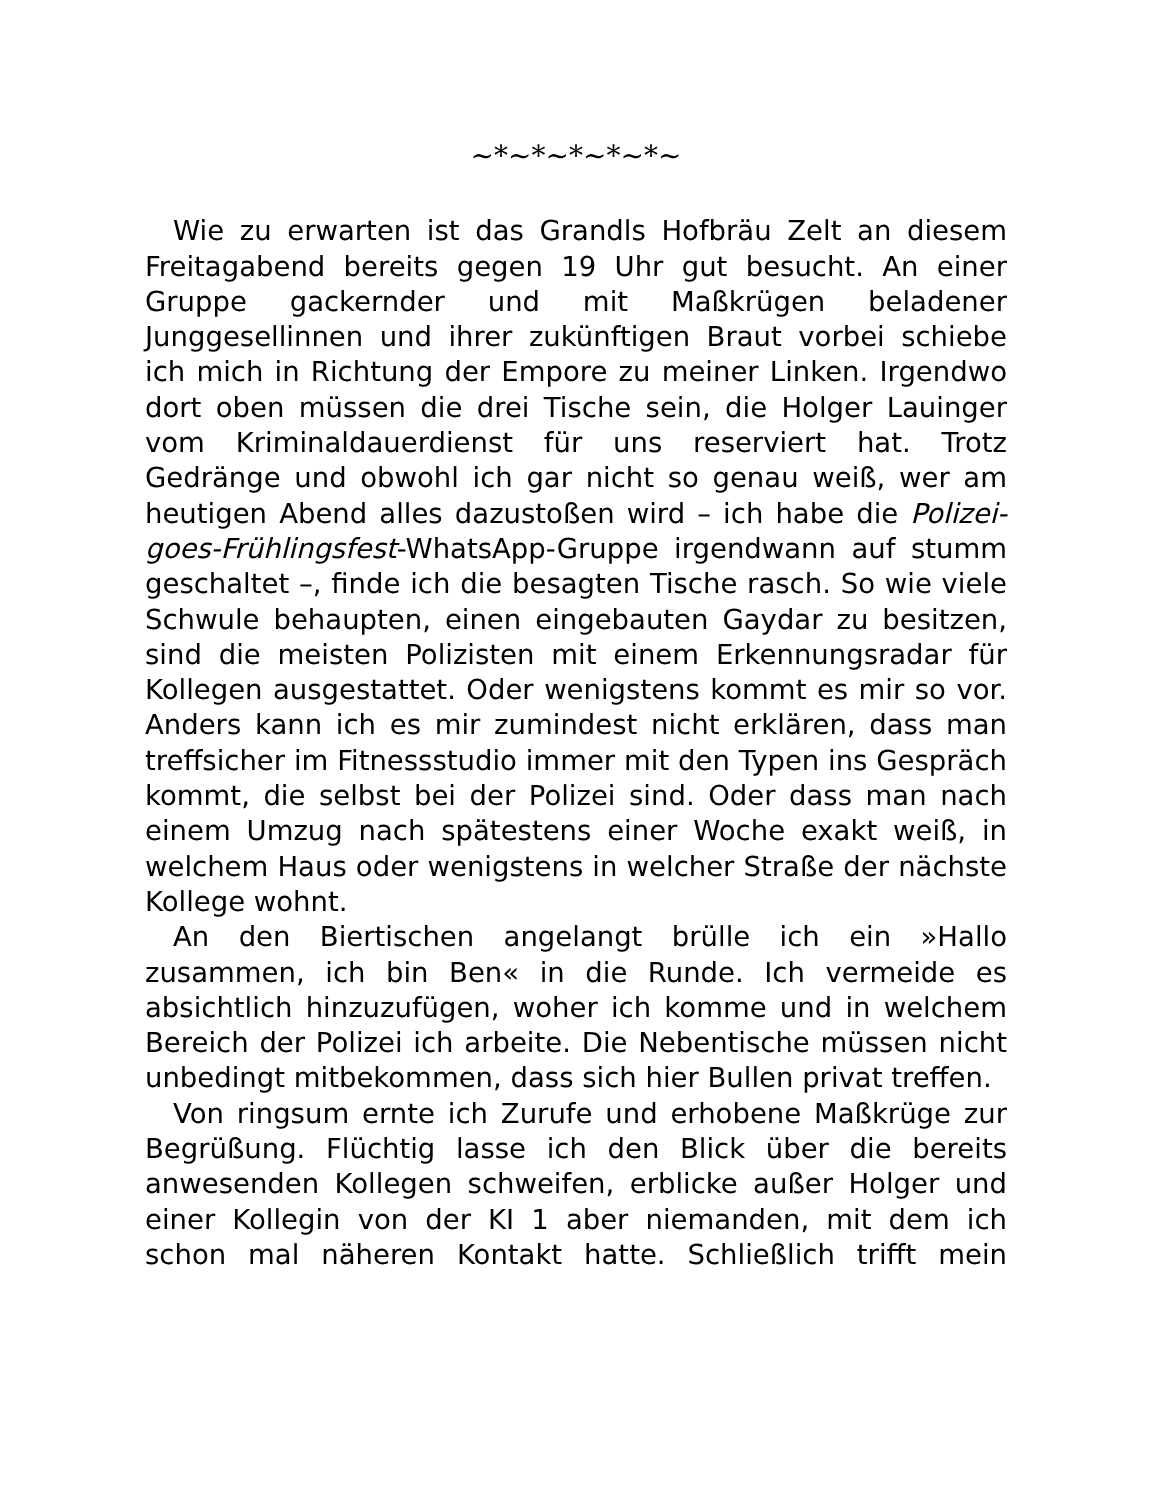~*~*~*~*~*~
Wie zu erwarten ist das Grandls Hofbräu Zelt an diesem Freitagabend bereits gegen 19 Uhr gut besucht. An einer Gruppe gackernder und mit Maßkrügen beladener Junggesellinnen und ihrer zukünftigen Braut vorbei schiebe ich mich in Richtung der Empore zu meiner Linken. Irgendwo dort oben müssen die drei Tische sein, die Holger Lauinger vom Kriminaldauerdienst für uns reserviert hat. Trotz Gedränge und obwohl ich gar nicht so genau weiß, wer am heutigen Abend alles dazustoßen wird – ich habe die Polizei-goes-Frühlingsfest-WhatsApp-Gruppe irgendwann auf stumm geschaltet –, finde ich die besagten Tische rasch. So wie viele Schwule behaupten, einen eingebauten Gaydar zu besitzen, sind die meisten Polizisten mit einem Erkennungsradar für Kollegen ausgestattet. Oder wenigstens kommt es mir so vor. Anders kann ich es mir zumindest nicht erklären, dass man treffsicher im Fitnessstudio immer mit den Typen ins Gespräch kommt, die selbst bei der Polizei sind. Oder dass man nach einem Umzug nach spätestens einer Woche exakt weiß, in welchem Haus oder wenigstens in welcher Straße der nächste Kollege wohnt.
An den Biertischen angelangt brülle ich ein »Hallo zusammen, ich bin Ben« in die Runde. Ich vermeide es absichtlich hinzuzufügen, woher ich komme und in welchem Bereich der Polizei ich arbeite. Die Nebentische müssen nicht unbedingt mitbekommen, dass sich hier Bullen privat treffen.
Von ringsum ernte ich Zurufe und erhobene Maßkrüge zur Begrüßung. Flüchtig lasse ich den Blick über die bereits anwesenden Kollegen schweifen, erblicke außer Holger und einer Kollegin von der KI 1 aber niemanden, mit dem ich schon mal näheren Kontakt hatte. Schließlich trifft mein